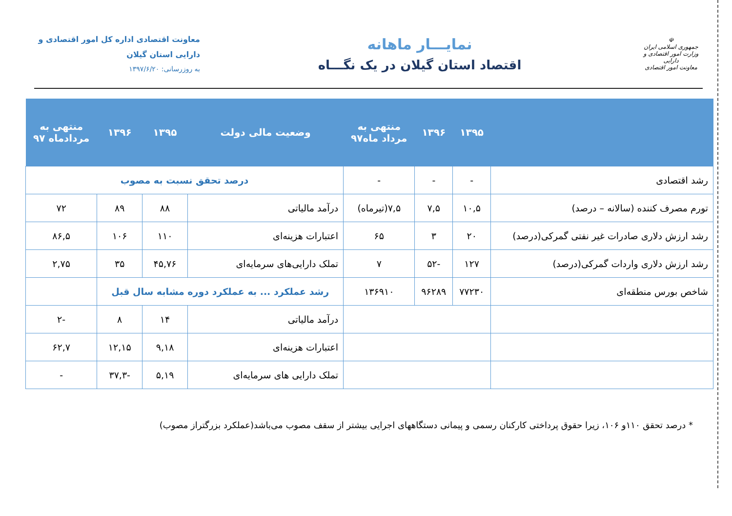☫
جمهوری اسلامی ایران
وزارت امور اقتصادی و دارایی
معاونت امور اقتصادی
نمایـــار ماهانه
اقتصاد استان گیلان در یک نگـــاه
معاونت اقتصادی اداره کل امور اقتصادی و
دارایی استان گیلان
به روزرسانی: ۱۳۹۷/۶/۲۰
| | ۱۳۹۵ | ۱۳۹۶ | منتهی به مرداد ماه۹۷ | وضعیت مالی دولت | ۱۳۹۵ | ۱۳۹۶ | منتهی به مردادماه ۹۷ |
| --- | --- | --- | --- | --- | --- | --- | --- |
| رشد اقتصادی | - | - | - | درصد تحقق نسبت به مصوب | | | |
| تورم مصرف کننده (سالانه – درصد) | ۱۰,۵ | ۷,۵ | ۷,۵(تیرماه) | درآمد مالیاتی | ۸۸ | ۸۹ | ۷۲ |
| رشد ارزش دلاری صادرات غیر نفتی گمرکی(درصد) | ۲۰ | ۳ | ۶۵ | اعتبارات هزینه‌ای | ۱۱۰ | ۱۰۶ | ۸۶,۵ |
| رشد ارزش دلاری واردات گمرکی(درصد) | ۱۲۷ | -۵۲ | ۷ | تملک دارایی‌های سرمایه‌ای | ۴۵,۷۶ | ۳۵ | ۲,۷۵ |
| شاخص بورس منطقه‌ای | ۷۷۲۳۰ | ۹۶۲۸۹ | ۱۳۶۹۱۰ | رشد عملکرد ... به عملکرد دوره مشابه سال قبل | | | |
| | | | | درآمد مالیاتی | ۱۴ | ۸ | -۲ |
| | | | | اعتبارات هزینه‌ای | ۹,۱۸ | ۱۲,۱۵ | ۶۲,۷ |
| | | | | تملک دارایی های سرمایه‌ای | ۵,۱۹ | -۳۷,۳ | - |
* درصد تحقق ۱۱۰و ۱۰۶، زیرا حقوق پرداختی کارکنان رسمی و پیمانی دستگاههای اجرایی بیشتر از سقف مصوب می‌باشد(عملکرد بزرگتراز مصوب)